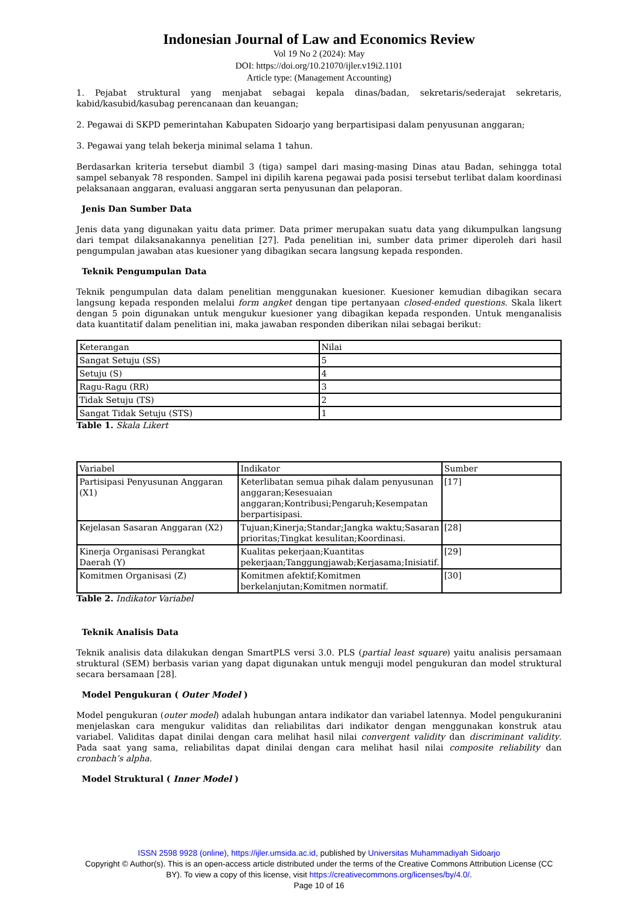Indonesian Journal of Law and Economics Review
Vol 19 No 2 (2024): May
DOI: https://doi.org/10.21070/ijler.v19i2.1101
Article type: (Management Accounting)
1. Pejabat struktural yang menjabat sebagai kepala dinas/badan, sekretaris/sederajat sekretaris, kabid/kasubid/kasubag perencanaan dan keuangan;
2. Pegawai di SKPD pemerintahan Kabupaten Sidoarjo yang berpartisipasi dalam penyusunan anggaran;
3. Pegawai yang telah bekerja minimal selama 1 tahun.
Berdasarkan kriteria tersebut diambil 3 (tiga) sampel dari masing-masing Dinas atau Badan, sehingga total sampel sebanyak 78 responden. Sampel ini dipilih karena pegawai pada posisi tersebut terlibat dalam koordinasi pelaksanaan anggaran, evaluasi anggaran serta penyusunan dan pelaporan.
Jenis Dan Sumber Data
Jenis data yang digunakan yaitu data primer. Data primer merupakan suatu data yang dikumpulkan langsung dari tempat dilaksanakannya penelitian [27]. Pada penelitian ini, sumber data primer diperoleh dari hasil pengumpulan jawaban atas kuesioner yang dibagikan secara langsung kepada responden.
Teknik Pengumpulan Data
Teknik pengumpulan data dalam penelitian menggunakan kuesioner. Kuesioner kemudian dibagikan secara langsung kepada responden melalui form angket dengan tipe pertanyaan closed-ended questions. Skala likert dengan 5 poin digunakan untuk mengukur kuesioner yang dibagikan kepada responden. Untuk menganalisis data kuantitatif dalam penelitian ini, maka jawaban responden diberikan nilai sebagai berikut:
| Keterangan | Nilai |
| Sangat Setuju (SS) | 5 |
| Setuju (S) | 4 |
| Ragu-Ragu (RR) | 3 |
| Tidak Setuju (TS) | 2 |
| Sangat Tidak Setuju (STS) | 1 |
Table 1. Skala Likert
| Variabel | Indikator | Sumber |
| Partisipasi Penyusunan Anggaran (X1) | Keterlibatan semua pihak dalam penyusunan anggaran;Kesesuaian anggaran;Kontribusi;Pengaruh;Kesempatan berpartisipasi. | [17] |
| Kejelasan Sasaran Anggaran (X2) | Tujuan;Kinerja;Standar;Jangka waktu;Sasaran prioritas;Tingkat kesulitan;Koordinasi. | [28] |
| Kinerja Organisasi Perangkat Daerah (Y) | Kualitas pekerjaan;Kuantitas pekerjaan;Tanggungjawab;Kerjasama;Inisiatif. | [29] |
| Komitmen Organisasi (Z) | Komitmen afektif;Komitmen berkelanjutan;Komitmen normatif. | [30] |
Table 2. Indikator Variabel
Teknik Analisis Data
Teknik analisis data dilakukan dengan SmartPLS versi 3.0. PLS (partial least square) yaitu analisis persamaan struktural (SEM) berbasis varian yang dapat digunakan untuk menguji model pengukuran dan model struktural secara bersamaan [28].
Model Pengukuran ( Outer Model )
Model pengukuran (outer model) adalah hubungan antara indikator dan variabel latennya. Model pengukuranini menjelaskan cara mengukur validitas dan reliabilitas dari indikator dengan menggunakan konstruk atau variabel. Validitas dapat dinilai dengan cara melihat hasil nilai convergent validity dan discriminant validity. Pada saat yang sama, reliabilitas dapat dinilai dengan cara melihat hasil nilai composite reliability dan cronbach’s alpha.
Model Struktural ( Inner Model )
ISSN 2598 9928 (online), https://ijler.umsida.ac.id, published by Universitas Muhammadiyah Sidoarjo
Copyright © Author(s). This is an open-access article distributed under the terms of the Creative Commons Attribution License (CC
BY). To view a copy of this license, visit https://creativecommons.org/licenses/by/4.0/.
Page 10 of 16